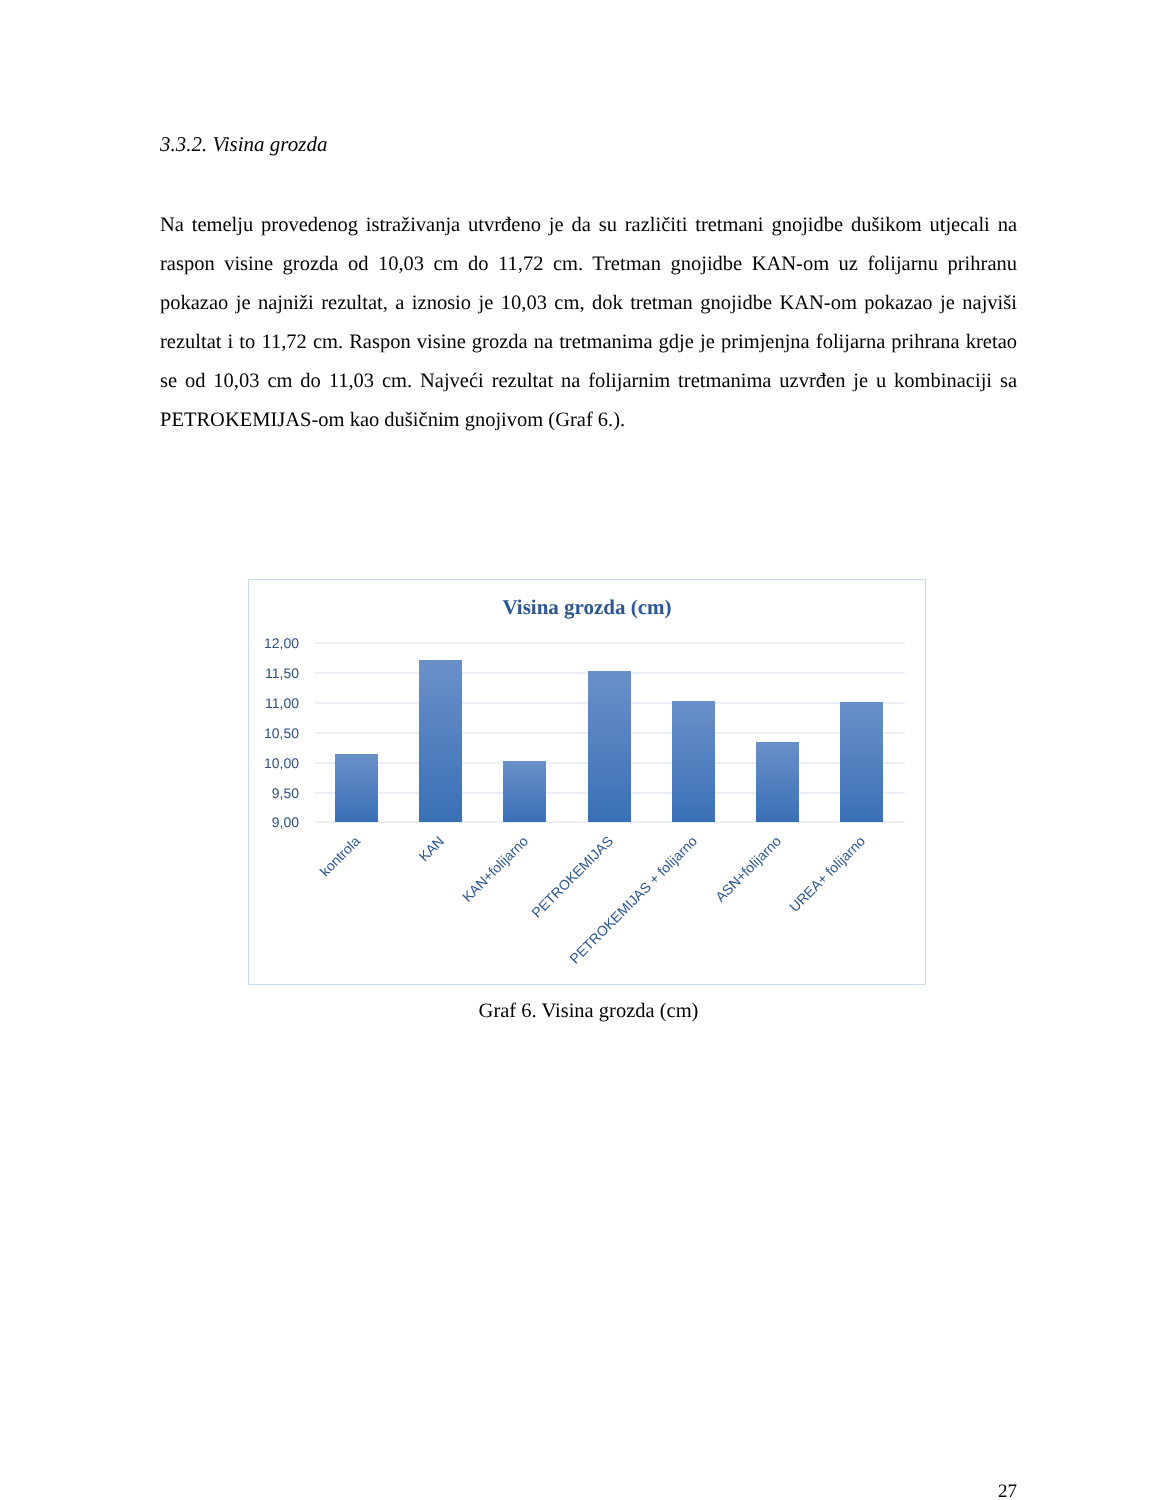3.3.2. Visina grozda
Na temelju provedenog istraživanja utvrđeno je da su različiti tretmani gnojidbe dušikom utjecali na raspon visine grozda od 10,03 cm do 11,72 cm. Tretman gnojidbe KAN-om uz folijarnu prihranu pokazao je najniži rezultat, a iznosio je 10,03 cm, dok tretman gnojidbe KAN-om pokazao je najviši rezultat i to 11,72 cm. Raspon visine grozda na tretmanima gdje je primjenjna folijarna prihrana kretao se od 10,03 cm do 11,03 cm. Najveći rezultat na folijarnim tretmanima uzvrđen je u kombinaciji sa PETROKEMIJAS-om kao dušičnim gnojivom (Graf 6.).
Visina grozda (cm)
12,00
11,50
11,00
10,50
10,00
9,50
9,00
kontrola
KAN
KAN+folijarno
PETROKEMIJAS
PETROKEMIJAS + folijarno
ASN+folijarno
UREA+ folijarno
Graf 6. Visina grozda (cm)
27